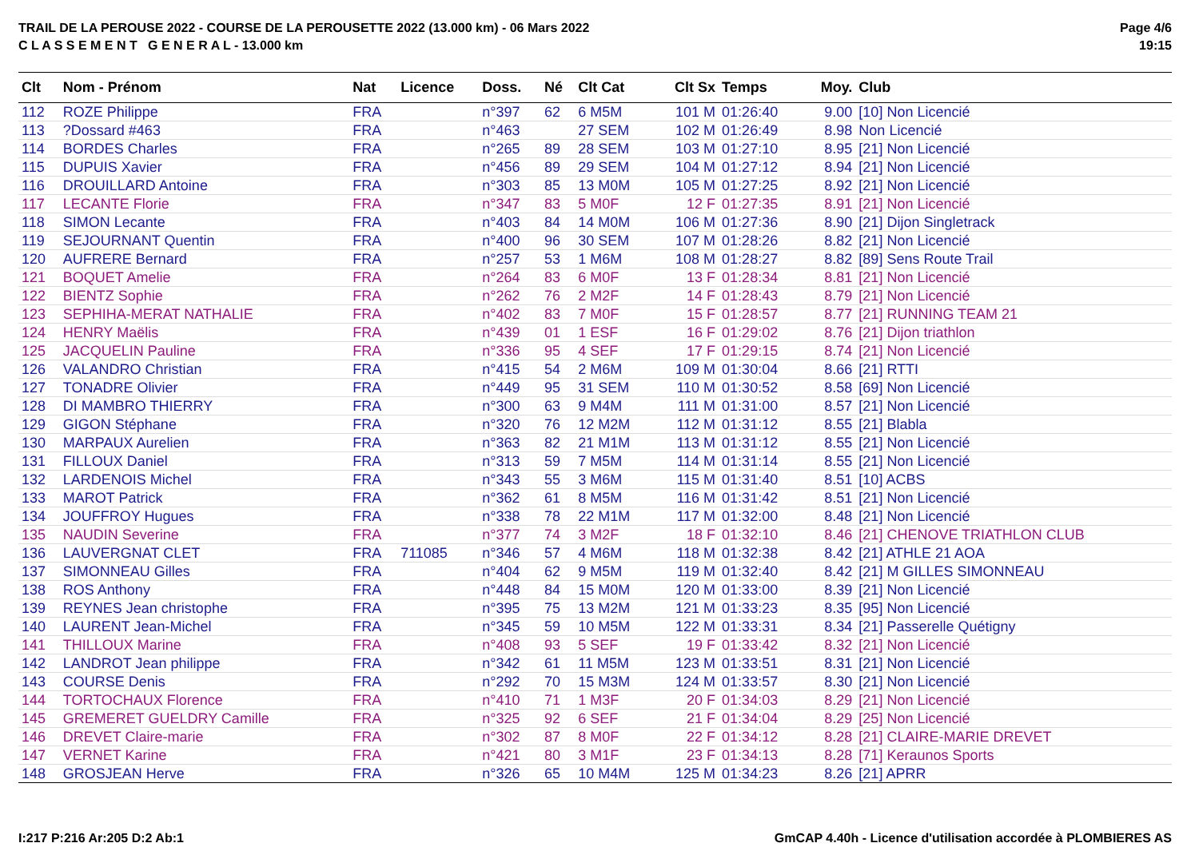TRAIL DE LA PEROUSE 2022 - COURSE DE LA PEROUSETTE 2022 (13.000 km) - 06 Mars 2022
C L A S S E M E N T G E N E R A L - 13.000 km
Page 4/6
19:15
| Clt | Nom - Prénom | Nat | Licence | Doss. | Né | Clt Cat | Clt Sx | Temps | Moy. | Club |
| --- | --- | --- | --- | --- | --- | --- | --- | --- | --- | --- |
| 112 | ROZE Philippe | FRA | | n°397 | 62 | 6 M5M | 101 M | 01:26:40 | 9.00 | [10] Non Licencié |
| 113 | ?Dossard #463 | FRA | | n°463 | | 27 SEM | 102 M | 01:26:49 | 8.98 | Non Licencié |
| 114 | BORDES Charles | FRA | | n°265 | 89 | 28 SEM | 103 M | 01:27:10 | 8.95 | [21] Non Licencié |
| 115 | DUPUIS Xavier | FRA | | n°456 | 89 | 29 SEM | 104 M | 01:27:12 | 8.94 | [21] Non Licencié |
| 116 | DROUILLARD Antoine | FRA | | n°303 | 85 | 13 M0M | 105 M | 01:27:25 | 8.92 | [21] Non Licencié |
| 117 | LECANTE Florie | FRA | | n°347 | 83 | 5 M0F | 12 F | 01:27:35 | 8.91 | [21] Non Licencié |
| 118 | SIMON Lecante | FRA | | n°403 | 84 | 14 M0M | 106 M | 01:27:36 | 8.90 | [21] Dijon Singletrack |
| 119 | SEJOURNANT Quentin | FRA | | n°400 | 96 | 30 SEM | 107 M | 01:28:26 | 8.82 | [21] Non Licencié |
| 120 | AUFRERE Bernard | FRA | | n°257 | 53 | 1 M6M | 108 M | 01:28:27 | 8.82 | [89] Sens Route Trail |
| 121 | BOQUET Amelie | FRA | | n°264 | 83 | 6 M0F | 13 F | 01:28:34 | 8.81 | [21] Non Licencié |
| 122 | BIENTZ Sophie | FRA | | n°262 | 76 | 2 M2F | 14 F | 01:28:43 | 8.79 | [21] Non Licencié |
| 123 | SEPHIHA-MERAT NATHALIE | FRA | | n°402 | 83 | 7 M0F | 15 F | 01:28:57 | 8.77 | [21] RUNNING TEAM 21 |
| 124 | HENRY Maëlis | FRA | | n°439 | 01 | 1 ESF | 16 F | 01:29:02 | 8.76 | [21] Dijon triathlon |
| 125 | JACQUELIN Pauline | FRA | | n°336 | 95 | 4 SEF | 17 F | 01:29:15 | 8.74 | [21] Non Licencié |
| 126 | VALANDRO Christian | FRA | | n°415 | 54 | 2 M6M | 109 M | 01:30:04 | 8.66 | [21] RTTI |
| 127 | TONADRE Olivier | FRA | | n°449 | 95 | 31 SEM | 110 M | 01:30:52 | 8.58 | [69] Non Licencié |
| 128 | DI MAMBRO THIERRY | FRA | | n°300 | 63 | 9 M4M | 111 M | 01:31:00 | 8.57 | [21] Non Licencié |
| 129 | GIGON Stéphane | FRA | | n°320 | 76 | 12 M2M | 112 M | 01:31:12 | 8.55 | [21] Blabla |
| 130 | MARPAUX Aurelien | FRA | | n°363 | 82 | 21 M1M | 113 M | 01:31:12 | 8.55 | [21] Non Licencié |
| 131 | FILLOUX Daniel | FRA | | n°313 | 59 | 7 M5M | 114 M | 01:31:14 | 8.55 | [21] Non Licencié |
| 132 | LARDENOIS Michel | FRA | | n°343 | 55 | 3 M6M | 115 M | 01:31:40 | 8.51 | [10] ACBS |
| 133 | MAROT Patrick | FRA | | n°362 | 61 | 8 M5M | 116 M | 01:31:42 | 8.51 | [21] Non Licencié |
| 134 | JOUFFROY Hugues | FRA | | n°338 | 78 | 22 M1M | 117 M | 01:32:00 | 8.48 | [21] Non Licencié |
| 135 | NAUDIN Severine | FRA | | n°377 | 74 | 3 M2F | 18 F | 01:32:10 | 8.46 | [21] CHENOVE TRIATHLON CLUB |
| 136 | LAUVERGNAT CLET | FRA | 711085 | n°346 | 57 | 4 M6M | 118 M | 01:32:38 | 8.42 | [21] ATHLE 21 AOA |
| 137 | SIMONNEAU Gilles | FRA | | n°404 | 62 | 9 M5M | 119 M | 01:32:40 | 8.42 | [21] M GILLES SIMONNEAU |
| 138 | ROS Anthony | FRA | | n°448 | 84 | 15 M0M | 120 M | 01:33:00 | 8.39 | [21] Non Licencié |
| 139 | REYNES Jean christophe | FRA | | n°395 | 75 | 13 M2M | 121 M | 01:33:23 | 8.35 | [95] Non Licencié |
| 140 | LAURENT Jean-Michel | FRA | | n°345 | 59 | 10 M5M | 122 M | 01:33:31 | 8.34 | [21] Passerelle Quétigny |
| 141 | THILLOUX Marine | FRA | | n°408 | 93 | 5 SEF | 19 F | 01:33:42 | 8.32 | [21] Non Licencié |
| 142 | LANDROT Jean philippe | FRA | | n°342 | 61 | 11 M5M | 123 M | 01:33:51 | 8.31 | [21] Non Licencié |
| 143 | COURSE Denis | FRA | | n°292 | 70 | 15 M3M | 124 M | 01:33:57 | 8.30 | [21] Non Licencié |
| 144 | TORTOCHAUX Florence | FRA | | n°410 | 71 | 1 M3F | 20 F | 01:34:03 | 8.29 | [21] Non Licencié |
| 145 | GREMERET GUELDRY Camille | FRA | | n°325 | 92 | 6 SEF | 21 F | 01:34:04 | 8.29 | [25] Non Licencié |
| 146 | DREVET Claire-marie | FRA | | n°302 | 87 | 8 M0F | 22 F | 01:34:12 | 8.28 | [21] CLAIRE-MARIE DREVET |
| 147 | VERNET Karine | FRA | | n°421 | 80 | 3 M1F | 23 F | 01:34:13 | 8.28 | [71] Keraunos Sports |
| 148 | GROSJEAN Herve | FRA | | n°326 | 65 | 10 M4M | 125 M | 01:34:23 | 8.26 | [21] APRR |
I:217 P:216 Ar:205 D:2 Ab:1 GmCAP 4.40h - Licence d'utilisation accordée à PLOMBIERES AS